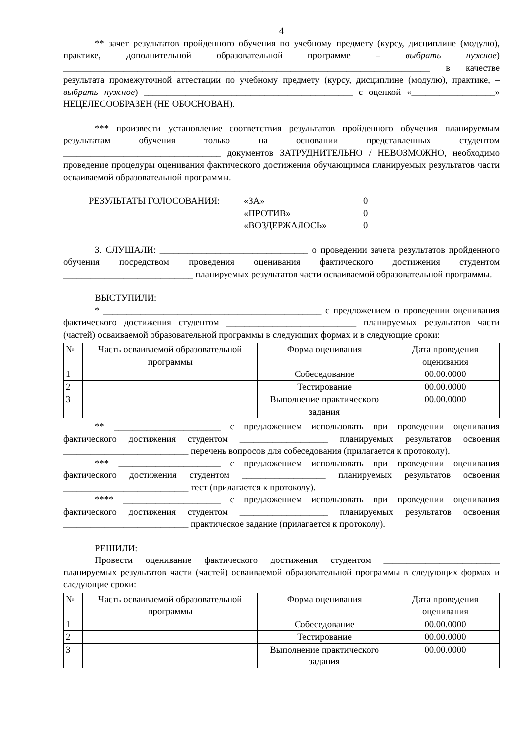4
** зачет результатов пройденного обучения по учебному предмету (курсу, дисциплине (модулю), практике, дополнительной образовательной программе – выбрать нужное) _______________________________________________________________________________ в качестве результата промежуточной аттестации по учебному предмету (курсу, дисциплине (модулю), практике, – выбрать нужное) _____________________________________________ с оценкой «__________________» НЕЦЕЛЕСООБРАЗЕН (НЕ ОБОСНОВАН).
*** произвести установление соответствия результатов пройденного обучения планируемым результатам обучения только на основании представленных студентом __________________________________ документов ЗАТРУДНИТЕЛЬНО / НЕВОЗМОЖНО, необходимо проведение процедуры оценивания фактического достижения обучающимся планируемых результатов части осваиваемой образовательной программы.
РЕЗУЛЬТАТЫ ГОЛОСОВАНИЯ:
«ЗА»
0
«ПРОТИВ»
0
«ВОЗДЕРЖАЛОСЬ»
0
3. СЛУШАЛИ: ________________________________ о проведении зачета результатов пройденного обучения посредством проведения оценивания фактического достижения студентом ____________________________ планируемых результатов части осваиваемой образовательной программы.
ВЫСТУПИЛИ:
* _______________________________________________ с предложением о проведении оценивания фактического достижения студентом ____________________________ планируемых результатов части (частей) осваиваемой образовательной программы в следующих формах и в следующие сроки:
| № | Часть осваиваемой образовательной программы | Форма оценивания | Дата проведения оценивания |
| --- | --- | --- | --- |
| 1 | | Собеседование | 00.00.0000 |
| 2 | | Тестирование | 00.00.0000 |
| 3 | | Выполнение практического задания | 00.00.0000 |
** _______________________ с предложением использовать при проведении оценивания фактического достижения студентом ___________________ планируемых результатов освоения ___________________________ перечень вопросов для собеседования (прилагается к протоколу).
*** ______________________ с предложением использовать при проведении оценивания фактического достижения студентом __________________ планируемых результатов освоения ___________________________ тест (прилагается к протоколу).
**** _____________________ с предложением использовать при проведении оценивания фактического достижения студентом ___________________ планируемых результатов освоения ___________________________ практическое задание (прилагается к протоколу).
РЕШИЛИ:
Провести оценивание фактического достижения студентом _________________________ планируемых результатов части (частей) осваиваемой образовательной программы в следующих формах и следующие сроки:
| № | Часть осваиваемой образовательной программы | Форма оценивания | Дата проведения оценивания |
| --- | --- | --- | --- |
| 1 | | Собеседование | 00.00.0000 |
| 2 | | Тестирование | 00.00.0000 |
| 3 | | Выполнение практического задания | 00.00.0000 |